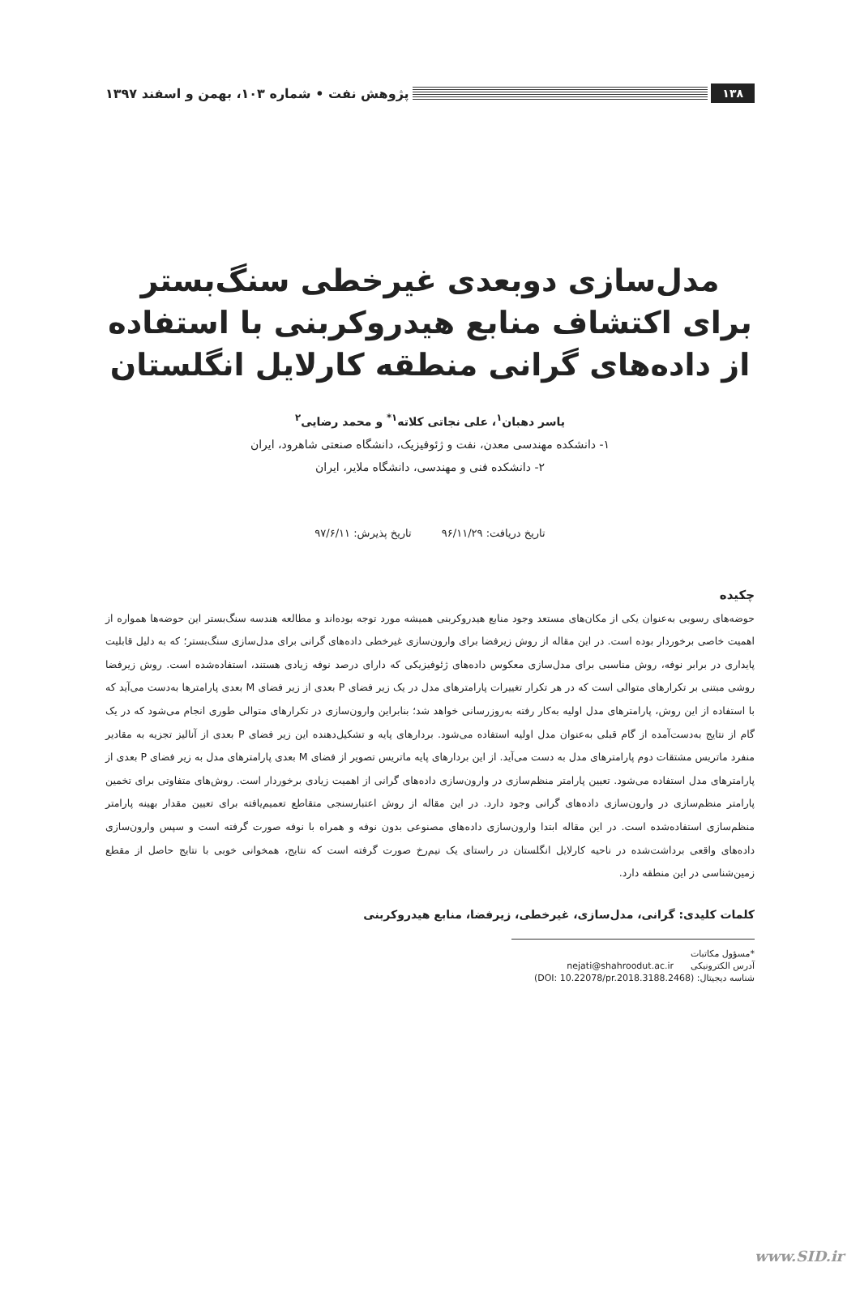۱۳۸
پژوهش نفت • شماره ۱۰۳، بهمن و اسفند ۱۳۹۷
مدل‌سازی دوبعدی غیرخطی سنگ‌بستر برای اکتشاف منابع هیدروکربنی با استفاده از داده‌های گرانی منطقه کارلایل انگلستان
یاسر دهبان<sup>۱</sup>، علی نجاتی کلاته<sup>۱*</sup> و محمد رضایی<sup>۲</sup>
۱- دانشکده مهندسی معدن، نفت و ژئوفیزیک، دانشگاه صنعتی شاهرود، ایران
۲- دانشکده فنی و مهندسی، دانشگاه ملایر، ایران
تاریخ دریافت: ۹۶/۱۱/۲۹ تاریخ پذیرش: ۹۷/۶/۱۱
چکیده
حوضه‌های رسوبی به‌عنوان یکی از مکان‌های مستعد وجود منابع هیدروکربنی همیشه مورد توجه بوده‌اند و مطالعه هندسه سنگ‌بستر این حوضه‌ها همواره از اهمیت خاصی برخوردار بوده است. در این مقاله از روش زیرفضا برای وارون‌سازی غیرخطی داده‌های گرانی برای مدل‌سازی سنگ‌بستر؛ که به دلیل قابلیت پایداری در برابر نوفه، روش مناسبی برای مدل‌سازی معکوس داده‌های ژئوفیزیکی که دارای درصد نوفه زیادی هستند، استفاده‌شده است. روش زیرفضا روشی مبتنی بر تکرارهای متوالی است که در هر تکرار تغییرات پارامترهای مدل در یک زیر فضای P بعدی از زیر فضای M بعدی پارامترها به‌دست می‌آید که با استفاده از این روش، پارامترهای مدل اولیه به‌کار رفته به‌روزرسانی خواهد شد؛ بنابراین وارون‌سازی در تکرارهای متوالی طوری انجام می‌شود که در یک گام از نتایج به‌دست‌آمده از گام قبلی به‌عنوان مدل اولیه استفاده می‌شود. بردارهای پایه و تشکیل‌دهنده این زیر فضای P بعدی از آنالیز تجزیه به مقادیر منفرد ماتریس مشتقات دوم پارامترهای مدل به دست می‌آید. از این بردارهای پایه ماتریس تصویر از فضای M بعدی پارامترهای مدل به زیر فضای P بعدی از پارامترهای مدل استفاده می‌شود. تعیین پارامتر منظم‌سازی در وارون‌سازی داده‌های گرانی از اهمیت زیادی برخوردار است. روش‌های متفاوتی برای تخمین پارامتر منظم‌سازی در وارون‌سازی داده‌های گرانی وجود دارد. در این مقاله از روش اعتبارسنجی متقاطع تعمیم‌یافته برای تعیین مقدار بهینه پارامتر منظم‌سازی استفاده‌شده است. در این مقاله ابتدا وارون‌سازی داده‌های مصنوعی بدون نوفه و همراه با نوفه صورت گرفته است و سپس وارون‌سازی داده‌های واقعی برداشت‌شده در ناحیه کارلایل انگلستان در راستای یک نیم‌رخ صورت گرفته است که نتایج، همخوانی خوبی با نتایج حاصل از مقطع زمین‌شناسی در این منطقه دارد.
کلمات کلیدی: گرانی، مدل‌سازی، غیرخطی، زیرفضا، منابع هیدروکربنی
*مسؤول مکاتبات
آدرس الکترونیکی nejati@shahroodut.ac.ir
شناسه دیجیتال: (DOI: 10.22078/pr.2018.3188.2468)
www.SID.ir